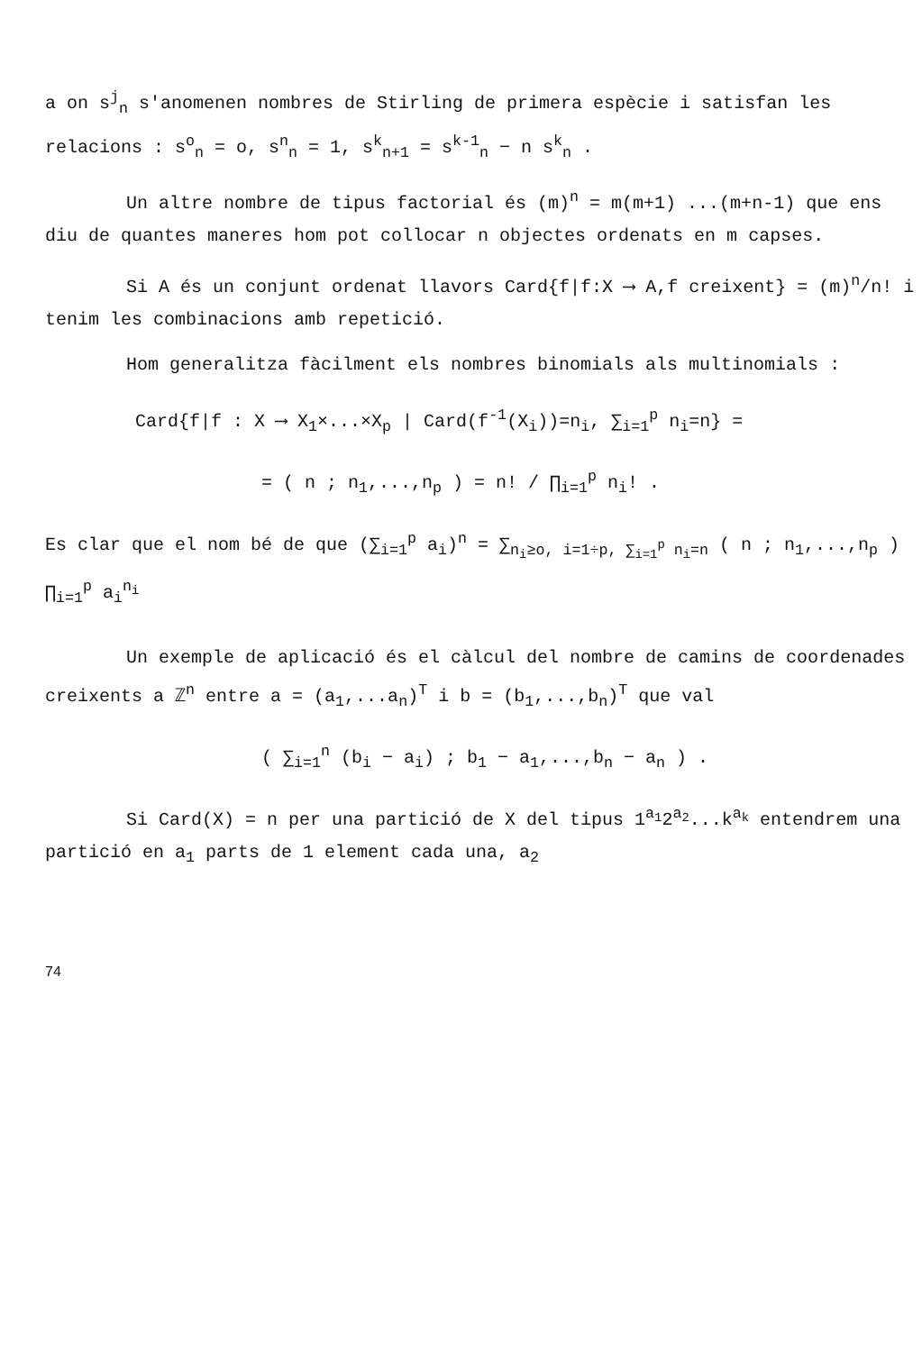a on s<sup>j</sup><sub>n</sub> s'anomenen nombres de Stirling de primera espècie i satisfan les relacions : s<sup>o</sup><sub>n</sub> = o, s<sup>n</sup><sub>n</sub> = 1, s<sup>k</sup><sub>n+1</sub> = s<sup>k-1</sup><sub>n</sub> − n s<sup>k</sup><sub>n</sub> .
Un altre nombre de tipus factorial és (m)<sup>n</sup> = m(m+1) ...(m+n-1) que ens diu de quantes maneres hom pot collocar n objectes ordenats en m capses.
Si A és un conjunt ordenat llavors Card{f|f:X ⟶ A,f creixent} = (m)<sup>n</sup>/n! i tenim les combinacions amb repetició.
Hom generalitza fàcilment els nombres binomials als multinomials :
Card{f|f : X ⟶ X<sub>1</sub>×...×X<sub>p</sub> | Card(f<sup>-1</sup>(X<sub>i</sub>))=n<sub>i</sub>, ∑<sub>i=1</sub><sup>p</sup> n<sub>i</sub>=n} =
= ( n ; n<sub>1</sub>,...,n<sub>p</sub> ) = n! / ∏<sub>i=1</sub><sup>p</sup> n<sub>i</sub>! .
Es clar que el nom bé de que (∑<sub>i=1</sub><sup>p</sup> a<sub>i</sub>)<sup>n</sup> = ∑<sub>n<sub>i</sub>≥o, i=1÷p, ∑<sub>i=1</sub><sup>p</sup> n<sub>i</sub>=n</sub> ( n ; n<sub>1</sub>,...,n<sub>p</sub> ) ∏<sub>i=1</sub><sup>p</sup> a<sub>i</sub><sup>n<sub>i</sub></sup>
Un exemple de aplicació és el càlcul del nombre de camins de coordenades creixents a ℤ<sup>n</sup> entre a = (a<sub>1</sub>,...a<sub>n</sub>)<sup>T</sup> i b = (b<sub>1</sub>,...,b<sub>n</sub>)<sup>T</sup> que val
( ∑<sub>i=1</sub><sup>n</sup> (b<sub>i</sub> − a<sub>i</sub>) ; b<sub>1</sub> − a<sub>1</sub>,...,b<sub>n</sub> − a<sub>n</sub> ) .
Si Card(X) = n per una partició de X del tipus 1<sup>a<sub>1</sub></sup>2<sup>a<sub>2</sub></sup>...k<sup>a<sub>k</sub></sup> entendrem una partició en a<sub>1</sub> parts de 1 element cada una, a<sub>2</sub>
74